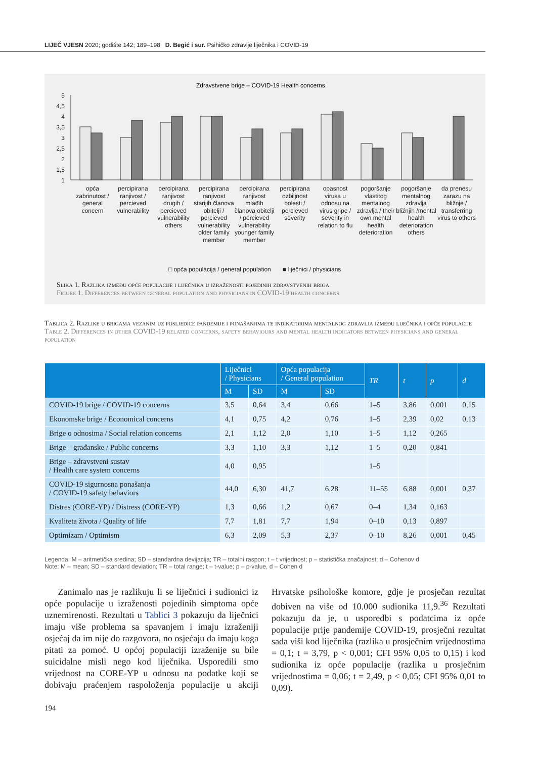LIJEČ VJESN 2020; godište 142; 189–198 D. Begić i sur. Psihičko zdravlje liječnika i COVID-19
Zdravstvene brige – COVID-19 Health concerns
5
4,5
4
3,5
3
2,5
2
1,5
1
opća zabrinutost / general concern
percipirana ranjivost / percieved vulnerability
percipirana ranjivost drugih / percieved vulnerability others
percipirana ranjivost starijih članova obitelji / percieved vulnerability older family member
percipirana ranjivost mlađih članova obitelji / percieved vulnerability younger family member
percipirana ozbiljnost bolesti / percieved severity
opasnost virusa u odnosu na virus gripe / severity in relation to flu
pogoršanje vlastitog mentalnog zdravlja / their own mental health deterioration
pogoršanje mentalnog zdravlja bližnjih /mental health deterioration others
da prenesu zarazu na bližnje / transferring virus to others
□ opća populacija / general population ■ liječnici / physicians
Slika 1. Razlika između opće populacije i liječnika u izraženosti pojedinih zdravstvenih briga
Figure 1. Differences between general population and physicians in COVID-19 health concerns
Tablica 2. Razlike u brigama vezanim uz posljedice pandemije i ponašanjima te indikatorima mentalnog zdravlja između liječnika i opće populacije
Table 2. Differences in other COVID-19 related concerns, safety behaviours and mental health indicators between physicians and general population
| | Liječnici / Physicians | | Opća populacija / General population | | TR | t | p | d |
| --- | --- | --- | --- | --- | --- | --- | --- | --- |
| | M | SD | M | SD | | | | |
| COVID-19 brige / COVID-19 concerns | 3,5 | 0,64 | 3,4 | 0,66 | 1–5 | 3,86 | 0,001 | 0,15 |
| Ekonomske brige / Economical concerns | 4,1 | 0,75 | 4,2 | 0,76 | 1–5 | 2,39 | 0,02 | 0,13 |
| Brige o odnosima / Social relation concerns | 2,1 | 1,12 | 2,0 | 1,10 | 1–5 | 1,12 | 0,265 | |
| Brige – građanske / Public concerns | 3,3 | 1,10 | 3,3 | 1,12 | 1–5 | 0,20 | 0,841 | |
| Brige – zdravstveni sustav / Health care system concerns | 4,0 | 0,95 | | | 1–5 | | | |
| COVID-19 sigurnosna ponašanja / COVID-19 safety behaviors | 44,0 | 6,30 | 41,7 | 6,28 | 11–55 | 6,88 | 0,001 | 0,37 |
| Distres (CORE-YP) / Distress (CORE-YP) | 1,3 | 0,66 | 1,2 | 0,67 | 0–4 | 1,34 | 0,163 | |
| Kvaliteta života / Quality of life | 7,7 | 1,81 | 7,7 | 1,94 | 0–10 | 0,13 | 0,897 | |
| Optimizam / Optimism | 6,3 | 2,09 | 5,3 | 2,37 | 0–10 | 8,26 | 0,001 | 0,45 |
Legenda: M – aritmetička sredina; SD – standardna devijacija; TR – totalni raspon; t – t vrijednost; p – statistička značajnost; d – Cohenov d
Note: M – mean; SD – standard deviation; TR – total range; t – t-value; p – p-value, d – Cohen d
Zanimalo nas je razlikuju li se liječnici i sudionici iz opće populacije u izraženosti pojedinih simptoma opće uznemirenosti. Rezultati u Tablici 3 pokazuju da liječnici imaju više problema sa spavanjem i imaju izraženiji osjećaj da im nije do razgovora, no osjećaju da imaju koga pitati za pomoć. U općoj populaciji izraženije su bile suicidalne misli nego kod liječnika. Usporedili smo vrijednost na CORE-YP u odnosu na podatke koji se dobivaju praćenjem raspoloženja populacije u akciji Hrvatske psihološke komore, gdje je prosječan rezultat dobiven na više od 10.000 sudionika 11,9.<sup>36</sup> Rezultati pokazuju da je, u usporedbi s podatcima iz opće populacije prije pandemije COVID-19, prosječni rezultat sada viši kod liječnika (razlika u prosječnim vrijednostima = 0,1; t = 3,79, p < 0,001; CFI 95% 0,05 to 0,15) i kod sudionika iz opće populacije (razlika u prosječnim vrijednostima = 0,06; t = 2,49, p < 0,05; CFI 95% 0,01 to 0,09).
194